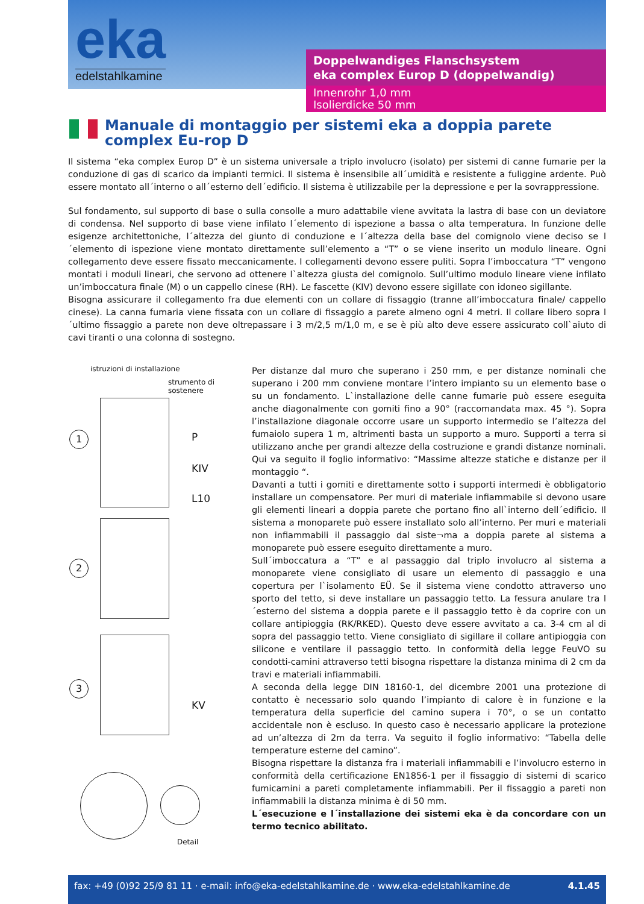eka
edelstahlkamine
Doppelwandiges Flanschsystem
eka complex Europ D (doppelwandig)
Innenrohr 1,0 mm
Isolierdicke 50 mm
Manuale di montaggio per sistemi eka a doppia parete complex Eu-rop D
Il sistema “eka complex Europ D” è un sistema universale a triplo involucro (isolato) per sistemi di canne fumarie per la conduzione di gas di scarico da impianti termici. Il sistema è insensibile all´umidità e resistente a fuliggine ardente. Può essere montato all´interno o all´esterno dell´edificio. Il sistema è utilizzabile per la depressione e per la sovrappressione.
Sul fondamento, sul supporto di base o sulla consolle a muro adattabile viene avvitata la lastra di base con un deviatore di condensa. Nel supporto di base viene infilato l´elemento di ispezione a bassa o alta temperatura. In funzione delle esigenze architettoniche, l´altezza del giunto di conduzione e l´altezza della base del comignolo viene deciso se l´elemento di ispezione viene montato direttamente sull’elemento a “T” o se viene inserito un modulo lineare. Ogni collegamento deve essere fissato meccanicamente. I collegamenti devono essere puliti. Sopra l’imboccatura “T” vengono montati i moduli lineari, che servono ad ottenere l`altezza giusta del comignolo. Sull’ultimo modulo lineare viene infilato un’imboccatura finale (M) o un cappello cinese (RH). Le fascette (KIV) devono essere sigillate con idoneo sigillante.
Bisogna assicurare il collegamento fra due elementi con un collare di fissaggio (tranne all’imboccatura finale/ cappello cinese). La canna fumaria viene fissata con un collare di fissaggio a parete almeno ogni 4 metri. Il collare libero sopra l´ultimo fissaggio a parete non deve oltrepassare i 3 m/2,5 m/1,0 m, e se è più alto deve essere assicurato coll`aiuto di cavi tiranti o una colonna di sostegno.
istruzioni di installazione
strumento di sostenere
1 P
KIV
L10
2
3
KV
Detail
Per distanze dal muro che superano i 250 mm, e per distanze nominali che superano i 200 mm conviene montare l’intero impianto su un elemento base o su un fondamento. L`installazione delle canne fumarie può essere eseguita anche diagonalmente con gomiti fino a 90° (raccomandata max. 45 °). Sopra l’installazione diagonale occorre usare un supporto intermedio se l’altezza del fumaiolo supera 1 m, altrimenti basta un supporto a muro. Supporti a terra si utilizzano anche per grandi altezze della costruzione e grandi distanze nominali. Qui va seguito il foglio informativo: “Massime altezze statiche e distanze per il montaggio “.
Davanti a tutti i gomiti e direttamente sotto i supporti intermedi è obbligatorio installare un compensatore. Per muri di materiale infiammabile si devono usare gli elementi lineari a doppia parete che portano fino all`interno dell´edificio. Il sistema a monoparete può essere installato solo all’interno. Per muri e materiali non infiammabili il passaggio dal siste¬ma a doppia parete al sistema a monoparete può essere eseguito direttamente a muro.
Sull´imboccatura a “T” e al passaggio dal triplo involucro al sistema a monoparete viene consigliato di usare un elemento di passaggio e una copertura per l`isolamento EÜ. Se il sistema viene condotto attraverso uno sporto del tetto, si deve installare un passaggio tetto. La fessura anulare tra l´esterno del sistema a doppia parete e il passaggio tetto è da coprire con un collare antipioggia (RK/RKED). Questo deve essere avvitato a ca. 3-4 cm al di sopra del passaggio tetto. Viene consigliato di sigillare il collare antipioggia con silicone e ventilare il passaggio tetto. In conformità della legge FeuVO su condotti-camini attraverso tetti bisogna rispettare la distanza minima di 2 cm da travi e materiali infiammabili.
A seconda della legge DIN 18160-1, del dicembre 2001 una protezione di contatto è necessario solo quando l’impianto di calore è in funzione e la temperatura della superficie del camino supera i 70°, o se un contatto accidentale non è escluso. In questo caso è necessario applicare la protezione ad un’altezza di 2m da terra. Va seguito il foglio informativo: “Tabella delle temperature esterne del camino”.
Bisogna rispettare la distanza fra i materiali infiammabili e l’involucro esterno in conformità della certificazione EN1856-1 per il fissaggio di sistemi di scarico fumicamini a pareti completamente infiammabili. Per il fissaggio a pareti non infiammabili la distanza minima è di 50 mm.
L´esecuzione e l´installazione dei sistemi eka è da concordare con un termo tecnico abilitato.
fax: +49 (0)92 25/9 81 11 · e-mail: info@eka-edelstahlkamine.de · www.eka-edelstahlkamine.de 4.1.45